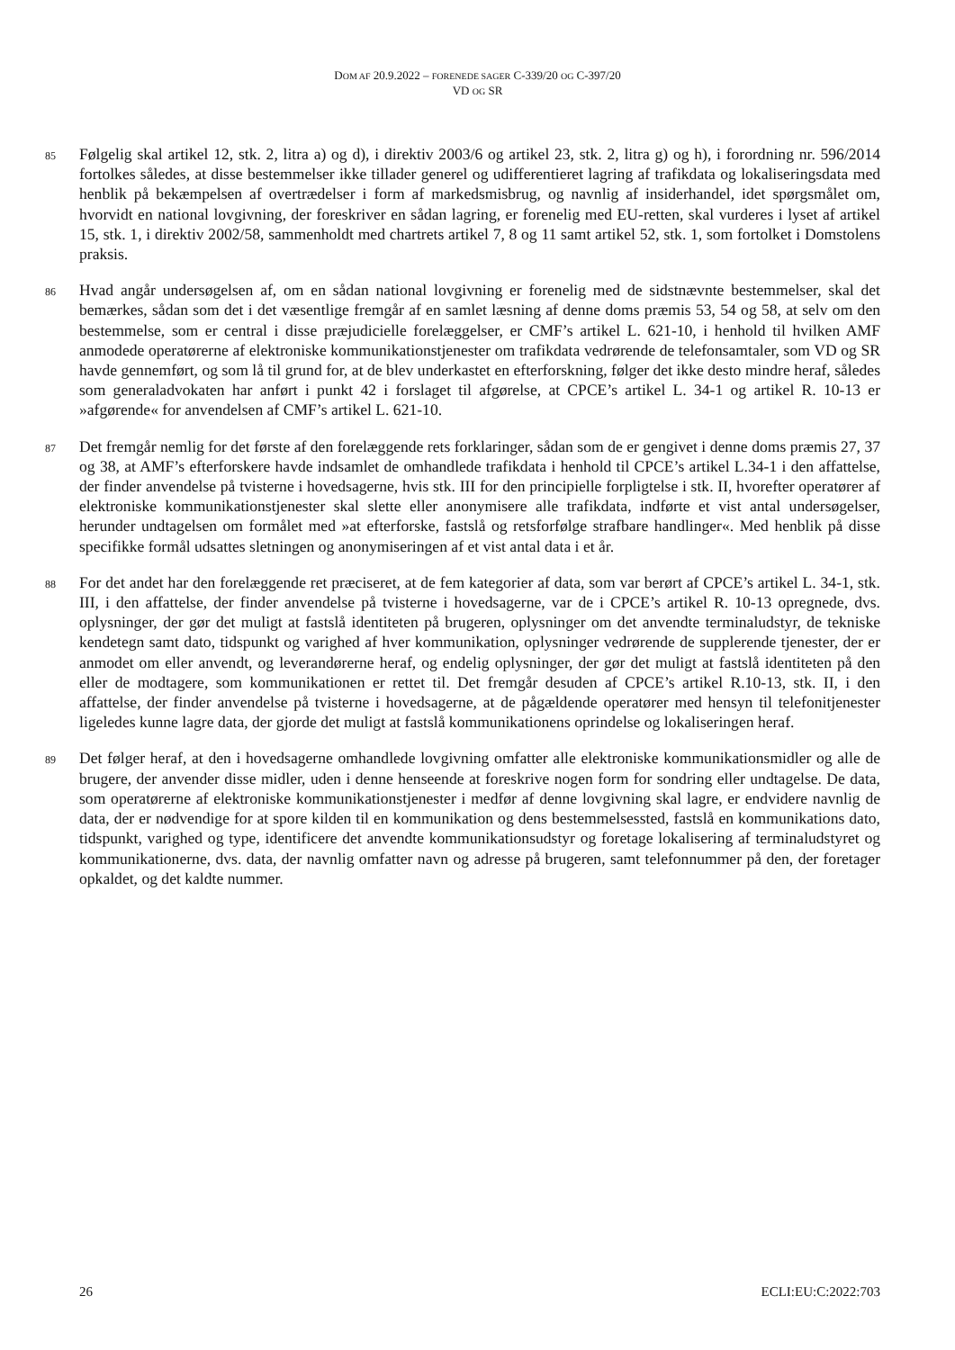DOM AF 20.9.2022 – FORENEDE SAGER C-339/20 OG C-397/20
VD OG SR
85
Følgelig skal artikel 12, stk. 2, litra a) og d), i direktiv 2003/6 og artikel 23, stk. 2, litra g) og h), i forordning nr. 596/2014 fortolkes således, at disse bestemmelser ikke tillader generel og udifferentieret lagring af trafikdata og lokaliseringsdata med henblik på bekæmpelsen af overtrædelser i form af markedsmisbrug, og navnlig af insiderhandel, idet spørgsmålet om, hvorvidt en national lovgivning, der foreskriver en sådan lagring, er forenelig med EU-retten, skal vurderes i lyset af artikel 15, stk. 1, i direktiv 2002/58, sammenholdt med chartrets artikel 7, 8 og 11 samt artikel 52, stk. 1, som fortolket i Domstolens praksis.
86
Hvad angår undersøgelsen af, om en sådan national lovgivning er forenelig med de sidstnævnte bestemmelser, skal det bemærkes, sådan som det i det væsentlige fremgår af en samlet læsning af denne doms præmis 53, 54 og 58, at selv om den bestemmelse, som er central i disse præjudicielle forelæggelser, er CMF’s artikel L. 621-10, i henhold til hvilken AMF anmodede operatørerne af elektroniske kommunikationstjenester om trafikdata vedrørende de telefonsamtaler, som VD og SR havde gennemført, og som lå til grund for, at de blev underkastet en efterforskning, følger det ikke desto mindre heraf, således som generaladvokaten har anført i punkt 42 i forslaget til afgørelse, at CPCE’s artikel L. 34-1 og artikel R. 10-13 er »afgørende« for anvendelsen af CMF’s artikel L. 621-10.
87
Det fremgår nemlig for det første af den forelæggende rets forklaringer, sådan som de er gengivet i denne doms præmis 27, 37 og 38, at AMF’s efterforskere havde indsamlet de omhandlede trafikdata i henhold til CPCE’s artikel L.34-1 i den affattelse, der finder anvendelse på tvisterne i hovedsagerne, hvis stk. III for den principielle forpligtelse i stk. II, hvorefter operatører af elektroniske kommunikationstjenester skal slette eller anonymisere alle trafikdata, indførte et vist antal undersøgelser, herunder undtagelsen om formålet med »at efterforske, fastslå og retsforfølge strafbare handlinger«. Med henblik på disse specifikke formål udsattes sletningen og anonymiseringen af et vist antal data i et år.
88
For det andet har den forelæggende ret præciseret, at de fem kategorier af data, som var berørt af CPCE’s artikel L. 34-1, stk. III, i den affattelse, der finder anvendelse på tvisterne i hovedsagerne, var de i CPCE’s artikel R. 10-13 opregnede, dvs. oplysninger, der gør det muligt at fastslå identiteten på brugeren, oplysninger om det anvendte terminaludstyr, de tekniske kendetegn samt dato, tidspunkt og varighed af hver kommunikation, oplysninger vedrørende de supplerende tjenester, der er anmodet om eller anvendt, og leverandørerne heraf, og endelig oplysninger, der gør det muligt at fastslå identiteten på den eller de modtagere, som kommunikationen er rettet til. Det fremgår desuden af CPCE’s artikel R.10-13, stk. II, i den affattelse, der finder anvendelse på tvisterne i hovedsagerne, at de pågældende operatører med hensyn til telefonitjenester ligeledes kunne lagre data, der gjorde det muligt at fastslå kommunikationens oprindelse og lokaliseringen heraf.
89
Det følger heraf, at den i hovedsagerne omhandlede lovgivning omfatter alle elektroniske kommunikationsmidler og alle de brugere, der anvender disse midler, uden i denne henseende at foreskrive nogen form for sondring eller undtagelse. De data, som operatørerne af elektroniske kommunikationstjenester i medfør af denne lovgivning skal lagre, er endvidere navnlig de data, der er nødvendige for at spore kilden til en kommunikation og dens bestemmelsessted, fastslå en kommunikations dato, tidspunkt, varighed og type, identificere det anvendte kommunikationsudstyr og foretage lokalisering af terminaludstyret og kommunikationerne, dvs. data, der navnlig omfatter navn og adresse på brugeren, samt telefonnummer på den, der foretager opkaldet, og det kaldte nummer.
26 ECLI:EU:C:2022:703